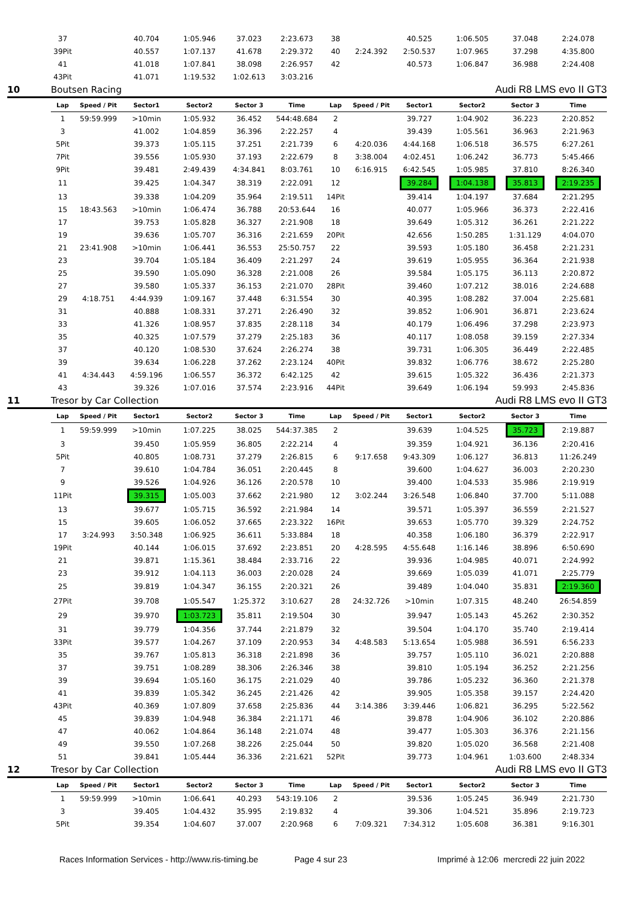| | 37 | | 40.704 | 1:05.946 | 37.023 | 2:23.673 | 38 | | 40.525 | 1:06.505 | 37.048 | 2:24.078 |
| | 39Pit | | 40.557 | 1:07.137 | 41.678 | 2:29.372 | 40 | 2:24.392 | 2:50.537 | 1:07.965 | 37.298 | 4:35.800 |
| | 41 | | 41.018 | 1:07.841 | 38.098 | 2:26.957 | 42 | | 40.573 | 1:06.847 | 36.988 | 2:24.408 |
| | 43Pit | | 41.071 | 1:19.532 | 1:02.613 | 3:03.216 | | | | | | |
| 10 | Boutsen Racing | | | | | | | | | Audi R8 LMS evo II GT3 | | |
| | Lap | Speed / Pit | Sector1 | Sector2 | Sector 3 | Time | Lap | Speed / Pit | Sector1 | Sector2 | Sector 3 | Time |
| | 1 | 59:59.999 | >10min | 1:05.932 | 36.452 | 544:48.684 | 2 | | 39.727 | 1:04.902 | 36.223 | 2:20.852 |
| | 3 | | 41.002 | 1:04.859 | 36.396 | 2:22.257 | 4 | | 39.439 | 1:05.561 | 36.963 | 2:21.963 |
| | 5Pit | | 39.373 | 1:05.115 | 37.251 | 2:21.739 | 6 | 4:20.036 | 4:44.168 | 1:06.518 | 36.575 | 6:27.261 |
| | 7Pit | | 39.556 | 1:05.930 | 37.193 | 2:22.679 | 8 | 3:38.004 | 4:02.451 | 1:06.242 | 36.773 | 5:45.466 |
| | 9Pit | | 39.481 | 2:49.439 | 4:34.841 | 8:03.761 | 10 | 6:16.915 | 6:42.545 | 1:05.985 | 37.810 | 8:26.340 |
| | 11 | | 39.425 | 1:04.347 | 38.319 | 2:22.091 | 12 | | 39.284 | 1:04.138 | 35.813 | 2:19.235 |
| | 13 | | 39.338 | 1:04.209 | 35.964 | 2:19.511 | 14Pit | | 39.414 | 1:04.197 | 37.684 | 2:21.295 |
| | 15 | 18:43.563 | >10min | 1:06.474 | 36.788 | 20:53.644 | 16 | | 40.077 | 1:05.966 | 36.373 | 2:22.416 |
| | 17 | | 39.753 | 1:05.828 | 36.327 | 2:21.908 | 18 | | 39.649 | 1:05.312 | 36.261 | 2:21.222 |
| | 19 | | 39.636 | 1:05.707 | 36.316 | 2:21.659 | 20Pit | | 42.656 | 1:50.285 | 1:31.129 | 4:04.070 |
| | 21 | 23:41.908 | >10min | 1:06.441 | 36.553 | 25:50.757 | 22 | | 39.593 | 1:05.180 | 36.458 | 2:21.231 |
| | 23 | | 39.704 | 1:05.184 | 36.409 | 2:21.297 | 24 | | 39.619 | 1:05.955 | 36.364 | 2:21.938 |
| | 25 | | 39.590 | 1:05.090 | 36.328 | 2:21.008 | 26 | | 39.584 | 1:05.175 | 36.113 | 2:20.872 |
| | 27 | | 39.580 | 1:05.337 | 36.153 | 2:21.070 | 28Pit | | 39.460 | 1:07.212 | 38.016 | 2:24.688 |
| | 29 | 4:18.751 | 4:44.939 | 1:09.167 | 37.448 | 6:31.554 | 30 | | 40.395 | 1:08.282 | 37.004 | 2:25.681 |
| | 31 | | 40.888 | 1:08.331 | 37.271 | 2:26.490 | 32 | | 39.852 | 1:06.901 | 36.871 | 2:23.624 |
| | 33 | | 41.326 | 1:08.957 | 37.835 | 2:28.118 | 34 | | 40.179 | 1:06.496 | 37.298 | 2:23.973 |
| | 35 | | 40.325 | 1:07.579 | 37.279 | 2:25.183 | 36 | | 40.117 | 1:08.058 | 39.159 | 2:27.334 |
| | 37 | | 40.120 | 1:08.530 | 37.624 | 2:26.274 | 38 | | 39.731 | 1:06.305 | 36.449 | 2:22.485 |
| | 39 | | 39.634 | 1:06.228 | 37.262 | 2:23.124 | 40Pit | | 39.832 | 1:06.776 | 38.672 | 2:25.280 |
| | 41 | 4:34.443 | 4:59.196 | 1:06.557 | 36.372 | 6:42.125 | 42 | | 39.615 | 1:05.322 | 36.436 | 2:21.373 |
| | 43 | | 39.326 | 1:07.016 | 37.574 | 2:23.916 | 44Pit | | 39.649 | 1:06.194 | 59.993 | 2:45.836 |
| 11 | Tresor by Car Collection | | | | | | | | | Audi R8 LMS evo II GT3 | | |
| | Lap | Speed / Pit | Sector1 | Sector2 | Sector 3 | Time | Lap | Speed / Pit | Sector1 | Sector2 | Sector 3 | Time |
| | 1 | 59:59.999 | >10min | 1:07.225 | 38.025 | 544:37.385 | 2 | | 39.639 | 1:04.525 | 35.723 | 2:19.887 |
| | 3 | | 39.450 | 1:05.959 | 36.805 | 2:22.214 | 4 | | 39.359 | 1:04.921 | 36.136 | 2:20.416 |
| | 5Pit | | 40.805 | 1:08.731 | 37.279 | 2:26.815 | 6 | 9:17.658 | 9:43.309 | 1:06.127 | 36.813 | 11:26.249 |
| | 7 | | 39.610 | 1:04.784 | 36.051 | 2:20.445 | 8 | | 39.600 | 1:04.627 | 36.003 | 2:20.230 |
| | 9 | | 39.526 | 1:04.926 | 36.126 | 2:20.578 | 10 | | 39.400 | 1:04.533 | 35.986 | 2:19.919 |
| | 11Pit | | 39.315 | 1:05.003 | 37.662 | 2:21.980 | 12 | 3:02.244 | 3:26.548 | 1:06.840 | 37.700 | 5:11.088 |
| | 13 | | 39.677 | 1:05.715 | 36.592 | 2:21.984 | 14 | | 39.571 | 1:05.397 | 36.559 | 2:21.527 |
| | 15 | | 39.605 | 1:06.052 | 37.665 | 2:23.322 | 16Pit | | 39.653 | 1:05.770 | 39.329 | 2:24.752 |
| | 17 | 3:24.993 | 3:50.348 | 1:06.925 | 36.611 | 5:33.884 | 18 | | 40.358 | 1:06.180 | 36.379 | 2:22.917 |
| | 19Pit | | 40.144 | 1:06.015 | 37.692 | 2:23.851 | 20 | 4:28.595 | 4:55.648 | 1:16.146 | 38.896 | 6:50.690 |
| | 21 | | 39.871 | 1:15.361 | 38.484 | 2:33.716 | 22 | | 39.936 | 1:04.985 | 40.071 | 2:24.992 |
| | 23 | | 39.912 | 1:04.113 | 36.003 | 2:20.028 | 24 | | 39.669 | 1:05.039 | 41.071 | 2:25.779 |
| | 25 | | 39.819 | 1:04.347 | 36.155 | 2:20.321 | 26 | | 39.489 | 1:04.040 | 35.831 | 2:19.360 |
| | 27Pit | | 39.708 | 1:05.547 | 1:25.372 | 3:10.627 | 28 | 24:32.726 | >10min | 1:07.315 | 48.240 | 26:54.859 |
| | 29 | | 39.970 | 1:03.723 | 35.811 | 2:19.504 | 30 | | 39.947 | 1:05.143 | 45.262 | 2:30.352 |
| | 31 | | 39.779 | 1:04.356 | 37.744 | 2:21.879 | 32 | | 39.504 | 1:04.170 | 35.740 | 2:19.414 |
| | 33Pit | | 39.577 | 1:04.267 | 37.109 | 2:20.953 | 34 | 4:48.583 | 5:13.654 | 1:05.988 | 36.591 | 6:56.233 |
| | 35 | | 39.767 | 1:05.813 | 36.318 | 2:21.898 | 36 | | 39.757 | 1:05.110 | 36.021 | 2:20.888 |
| | 37 | | 39.751 | 1:08.289 | 38.306 | 2:26.346 | 38 | | 39.810 | 1:05.194 | 36.252 | 2:21.256 |
| | 39 | | 39.694 | 1:05.160 | 36.175 | 2:21.029 | 40 | | 39.786 | 1:05.232 | 36.360 | 2:21.378 |
| | 41 | | 39.839 | 1:05.342 | 36.245 | 2:21.426 | 42 | | 39.905 | 1:05.358 | 39.157 | 2:24.420 |
| | 43Pit | | 40.369 | 1:07.809 | 37.658 | 2:25.836 | 44 | 3:14.386 | 3:39.446 | 1:06.821 | 36.295 | 5:22.562 |
| | 45 | | 39.839 | 1:04.948 | 36.384 | 2:21.171 | 46 | | 39.878 | 1:04.906 | 36.102 | 2:20.886 |
| | 47 | | 40.062 | 1:04.864 | 36.148 | 2:21.074 | 48 | | 39.477 | 1:05.303 | 36.376 | 2:21.156 |
| | 49 | | 39.550 | 1:07.268 | 38.226 | 2:25.044 | 50 | | 39.820 | 1:05.020 | 36.568 | 2:21.408 |
| | 51 | | 39.841 | 1:05.444 | 36.336 | 2:21.621 | 52Pit | | 39.773 | 1:04.961 | 1:03.600 | 2:48.334 |
| 12 | Tresor by Car Collection | | | | | | | | | Audi R8 LMS evo II GT3 | | |
| | Lap | Speed / Pit | Sector1 | Sector2 | Sector 3 | Time | Lap | Speed / Pit | Sector1 | Sector2 | Sector 3 | Time |
| | 1 | 59:59.999 | >10min | 1:06.641 | 40.293 | 543:19.106 | 2 | | 39.536 | 1:05.245 | 36.949 | 2:21.730 |
| | 3 | | 39.405 | 1:04.432 | 35.995 | 2:19.832 | 4 | | 39.306 | 1:04.521 | 35.896 | 2:19.723 |
| | 5Pit | | 39.354 | 1:04.607 | 37.007 | 2:20.968 | 6 | 7:09.321 | 7:34.312 | 1:05.608 | 36.381 | 9:16.301 |
Races Information Services - http://www.ris-timing.be Page 4 sur 23 Imprimé à 12:06 mercredi 22 juin 2022